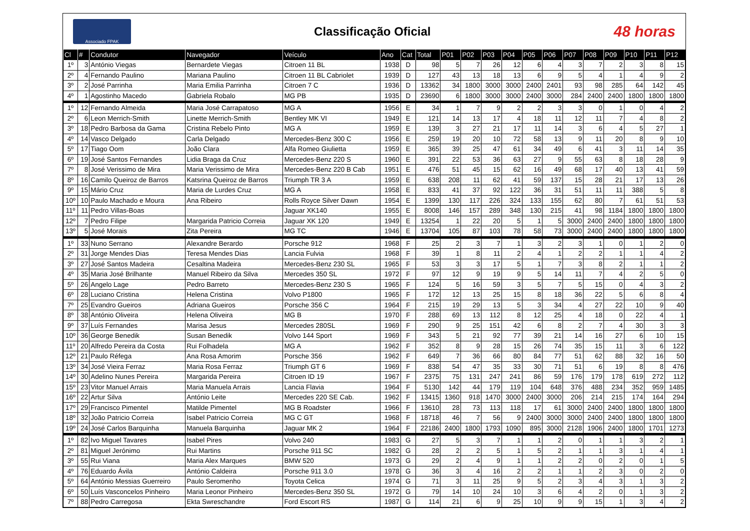Associado FPAK
Classificação Oficial
48 horas
| Cl | # | Condutor | Navegador | Veículo | Ano | Cat | Total | P01 | P02 | P03 | P04 | P05 | P06 | P07 | P08 | P09 | P10 | P11 | P12 |
| --- | --- | --- | --- | --- | --- | --- | --- | --- | --- | --- | --- | --- | --- | --- | --- | --- | --- | --- | --- |
| 1º | 3 | António Viegas | Bernardete Viegas | Citroen 11 BL | 1938 | D | 98 | 5 | 7 | 26 | 12 | 6 | 4 | 3 | 7 | 2 | 3 | 8 | 15 |
| 2º | 4 | Fernando Paulino | Mariana Paulino | Citroen 11 BL Cabriolet | 1939 | D | 127 | 43 | 13 | 18 | 13 | 6 | 9 | 5 | 4 | 1 | 4 | 9 | 2 |
| 3º | 2 | José Parrinha | Maria Emilia Parrinha | Citroen 7 C | 1936 | D | 13362 | 34 | 1800 | 3000 | 3000 | 2400 | 2401 | 93 | 98 | 285 | 64 | 142 | 45 |
| 4º | 1 | Agostinho Macedo | Gabriela Robalo | MG PB | 1935 | D | 23690 | 6 | 1800 | 3000 | 3000 | 2400 | 3000 | 284 | 2400 | 2400 | 1800 | 1800 | 1800 |
| 1º | 12 | Fernando Almeida | Maria José Carrapatoso | MG A | 1956 | E | 34 | 1 | 7 | 9 | 2 | 2 | 3 | 3 | 0 | 1 | 0 | 4 | 2 |
| 2º | 6 | Leon Merrich-Smith | Linette Merrich-Smith | Bentley MK VI | 1949 | E | 121 | 14 | 13 | 17 | 4 | 18 | 11 | 12 | 11 | 7 | 4 | 8 | 2 |
| 3º | 18 | Pedro Barbosa da Gama | Cristina Rebelo Pinto | MG A | 1959 | E | 139 | 3 | 27 | 21 | 17 | 11 | 14 | 3 | 6 | 4 | 5 | 27 | 1 |
| 4º | 14 | Vasco Delgado | Carla Delgado | Mercedes-Benz 300 C | 1956 | E | 259 | 19 | 20 | 10 | 72 | 58 | 13 | 9 | 11 | 20 | 8 | 9 | 10 |
| 5º | 17 | Tiago Oom | João Clara | Alfa Romeo Giulietta | 1959 | E | 365 | 39 | 25 | 47 | 61 | 34 | 49 | 6 | 41 | 3 | 11 | 14 | 35 |
| 6º | 19 | José Santos Fernandes | Lidia Braga da Cruz | Mercedes-Benz 220 S | 1960 | E | 391 | 22 | 53 | 36 | 63 | 27 | 9 | 55 | 63 | 8 | 18 | 28 | 9 |
| 7º | 8 | José Verissimo de Mira | Maria Verissimo de Mira | Mercedes-Benz 220 B Cab | 1951 | E | 476 | 51 | 45 | 15 | 62 | 16 | 49 | 68 | 17 | 40 | 13 | 41 | 59 |
| 8º | 16 | Camilo Queiroz de Barros | Katsrina Queiroz de Barros | Triumph TR 3 A | 1959 | E | 638 | 208 | 11 | 62 | 41 | 59 | 137 | 15 | 28 | 21 | 17 | 13 | 26 |
| 9º | 15 | Mário Cruz | Maria de Lurdes Cruz | MG A | 1958 | E | 833 | 41 | 37 | 92 | 122 | 36 | 31 | 51 | 11 | 11 | 388 | 5 | 8 |
| 10º | 10 | Paulo Machado e Moura | Ana Ribeiro | Rolls Royce Silver Dawn | 1954 | E | 1399 | 130 | 117 | 226 | 324 | 133 | 155 | 62 | 80 | 7 | 61 | 51 | 53 |
| 11º | 11 | Pedro Villas-Boas | | Jaguar XK140 | 1955 | E | 8008 | 146 | 157 | 289 | 348 | 130 | 215 | 41 | 98 | 1184 | 1800 | 1800 | 1800 |
| 12º | 7 | Pedro Filipe | Margarida Patricio Correia | Jaguar XK 120 | 1949 | E | 13254 | 1 | 22 | 20 | 5 | 1 | 5 | 3000 | 2400 | 2400 | 1800 | 1800 | 1800 |
| 13º | 5 | José Morais | Zita Pereira | MG TC | 1946 | E | 13704 | 105 | 87 | 103 | 78 | 58 | 73 | 3000 | 2400 | 2400 | 1800 | 1800 | 1800 |
| 1º | 33 | Nuno Serrano | Alexandre Berardo | Porsche 912 | 1968 | F | 25 | 2 | 3 | 7 | 1 | 3 | 2 | 3 | 1 | 0 | 1 | 2 | 0 |
| 2º | 31 | Jorge Mendes Dias | Teresa Mendes Dias | Lancia Fulvia | 1968 | F | 39 | 1 | 8 | 11 | 2 | 4 | 1 | 2 | 2 | 1 | 1 | 4 | 2 |
| 3º | 27 | José Santos Madeira | Cesaltina Madeira | Mercedes-Benz 230 SL | 1965 | F | 53 | 3 | 3 | 17 | 5 | 1 | 7 | 3 | 8 | 2 | 1 | 1 | 2 |
| 4º | 35 | Maria José Brilhante | Manuel Ribeiro da Silva | Mercedes 350 SL | 1972 | F | 97 | 12 | 9 | 19 | 9 | 5 | 14 | 11 | 7 | 4 | 2 | 5 | 0 |
| 5º | 26 | Angelo Lage | Pedro Barreto | Mercedes-Benz 230 S | 1965 | F | 124 | 5 | 16 | 59 | 3 | 5 | 7 | 5 | 15 | 0 | 4 | 3 | 2 |
| 6º | 28 | Luciano Cristina | Helena Cristina | Volvo P1800 | 1965 | F | 172 | 12 | 13 | 25 | 15 | 8 | 18 | 36 | 22 | 5 | 6 | 8 | 4 |
| 7º | 25 | Evandro Gueiros | Adriana Gueiros | Porsche 356 C | 1964 | F | 215 | 19 | 29 | 13 | 5 | 3 | 34 | 4 | 27 | 22 | 10 | 9 | 40 |
| 8º | 38 | António Oliveira | Helena Oliveira | MG B | 1970 | F | 288 | 69 | 13 | 112 | 8 | 12 | 25 | 4 | 18 | 0 | 22 | 4 | 1 |
| 9º | 37 | Luís Fernandes | Marisa Jesus | Mercedes 280SL | 1969 | F | 290 | 9 | 25 | 151 | 42 | 6 | 8 | 2 | 7 | 4 | 30 | 3 | 3 |
| 10º | 36 | George Benedik | Susan Benedik | Volvo 144 Sport | 1969 | F | 343 | 5 | 21 | 92 | 77 | 39 | 21 | 14 | 16 | 27 | 6 | 10 | 15 |
| 11º | 20 | Alfredo Pereira da Costa | Rui Folhadela | MG A | 1962 | F | 352 | 8 | 9 | 28 | 15 | 26 | 74 | 35 | 15 | 11 | 3 | 6 | 122 |
| 12º | 21 | Paulo Réfega | Ana Rosa Amorim | Porsche 356 | 1962 | F | 649 | 7 | 36 | 66 | 80 | 84 | 77 | 51 | 62 | 88 | 32 | 16 | 50 |
| 13º | 34 | José Vieira Ferraz | Maria Rosa Ferraz | Triumph GT 6 | 1969 | F | 838 | 54 | 47 | 35 | 33 | 30 | 71 | 51 | 6 | 19 | 8 | 8 | 476 |
| 14º | 30 | Adelino Nunes Pereira | Margarida Pereira | Citroen ID 19 | 1967 | F | 2375 | 75 | 131 | 247 | 241 | 86 | 59 | 176 | 179 | 178 | 619 | 272 | 112 |
| 15º | 23 | Vitor Manuel Arrais | Maria Manuela Arrais | Lancia Flavia | 1964 | F | 5130 | 142 | 44 | 179 | 119 | 104 | 648 | 376 | 488 | 234 | 352 | 959 | 1485 |
| 16º | 22 | Artur Silva | António Leite | Mercedes 220 SE Cab. | 1962 | F | 13415 | 1360 | 918 | 1470 | 3000 | 2400 | 3000 | 206 | 214 | 215 | 174 | 164 | 294 |
| 17º | 29 | Francisco Pimentel | Matilde Pimentel | MG B Roadster | 1966 | F | 13610 | 28 | 73 | 113 | 118 | 17 | 61 | 3000 | 2400 | 2400 | 1800 | 1800 | 1800 |
| 18º | 32 | João Patricio Correia | Isabel Patricio Correia | MG C GT | 1968 | F | 18718 | 46 | 7 | 56 | 9 | 2400 | 3000 | 3000 | 2400 | 2400 | 1800 | 1800 | 1800 |
| 19º | 24 | José Carlos Barquinha | Manuela Barquinha | Jaguar MK 2 | 1964 | F | 22186 | 2400 | 1800 | 1793 | 1090 | 895 | 3000 | 2128 | 1906 | 2400 | 1800 | 1701 | 1273 |
| 1º | 82 | Ivo Miguel Tavares | Isabel Pires | Volvo 240 | 1983 | G | 27 | 5 | 3 | 7 | 1 | 1 | 2 | 0 | 1 | 1 | 3 | 2 | 1 |
| 2º | 81 | Miguel Jerónimo | Rui Martins | Porsche 911 SC | 1982 | G | 28 | 2 | 2 | 5 | 1 | 5 | 2 | 1 | 1 | 3 | 1 | 4 | 1 |
| 3º | 55 | Rui Viana | Maria Alex Marques | BMW 520 | 1973 | G | 29 | 2 | 4 | 9 | 1 | 1 | 2 | 2 | 0 | 2 | 0 | 1 | 5 |
| 4º | 76 | Eduardo Ávila | António Caldeira | Porsche 911 3.0 | 1978 | G | 36 | 3 | 4 | 16 | 2 | 2 | 1 | 1 | 2 | 3 | 0 | 2 | 0 |
| 5º | 64 | António Messias Guerreiro | Paulo Seromenho | Toyota Celica | 1974 | G | 71 | 3 | 11 | 25 | 9 | 5 | 2 | 3 | 4 | 3 | 1 | 3 | 2 |
| 6º | 50 | Luís Vasconcelos Pinheiro | Maria Leonor Pinheiro | Mercedes-Benz 350 SL | 1972 | G | 79 | 14 | 10 | 24 | 10 | 3 | 6 | 4 | 2 | 0 | 1 | 3 | 2 |
| 7º | 88 | Pedro Carregosa | Ekta Swreschandre | Ford Escort RS | 1987 | G | 114 | 21 | 6 | 9 | 25 | 10 | 9 | 9 | 15 | 1 | 3 | 4 | 2 |